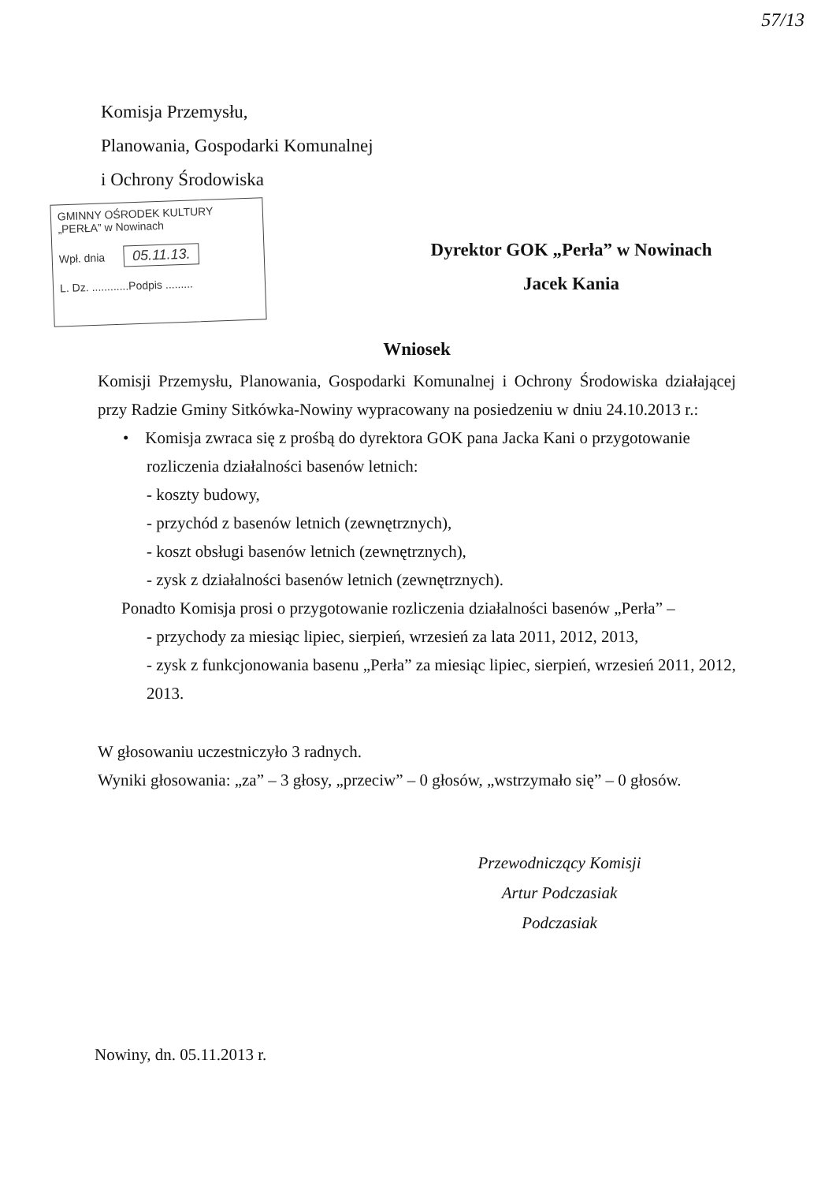57/13
Komisja Przemysłu,
Planowania, Gospodarki Komunalnej
i Ochrony Środowiska
GMINNY OŚRODEK KULTURY
„PERŁA” w Nowinach
Wpł. dnia 05.11.13.
L. Dz. ............Podpis .........
Dyrektor GOK „Perła” w Nowinach
Jacek Kania
Wniosek
Komisji Przemysłu, Planowania, Gospodarki Komunalnej i Ochrony Środowiska działającej przy Radzie Gminy Sitkówka-Nowiny wypracowany na posiedzeniu w dniu 24.10.2013 r.:
• Komisja zwraca się z prośbą do dyrektora GOK pana Jacka Kani o przygotowanie rozliczenia działalności basenów letnich:
- koszty budowy,
- przychód z basenów letnich (zewnętrznych),
- koszt obsługi basenów letnich (zewnętrznych),
- zysk z działalności basenów letnich (zewnętrznych).
Ponadto Komisja prosi o przygotowanie rozliczenia działalności basenów „Perła” –
- przychody za miesiąc lipiec, sierpień, wrzesień za lata 2011, 2012, 2013,
- zysk z funkcjonowania basenu „Perła” za miesiąc lipiec, sierpień, wrzesień 2011, 2012, 2013.
W głosowaniu uczestniczyło 3 radnych.
Wyniki głosowania: „za” – 3 głosy, „przeciw” – 0 głosów, „wstrzymało się” – 0 głosów.
Przewodniczący Komisji
Artur Podczasiak
Podczasiak
Nowiny, dn. 05.11.2013 r.